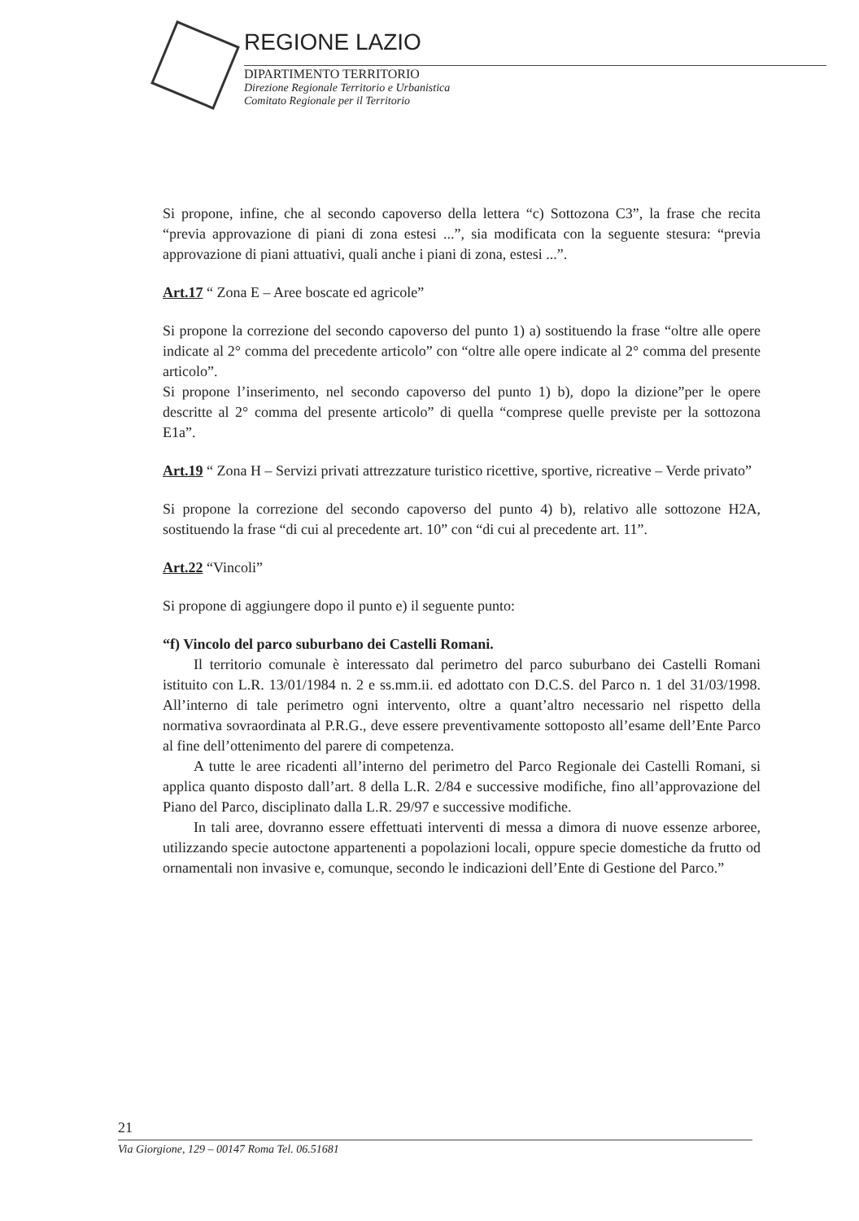REGIONE LAZIO
DIPARTIMENTO TERRITORIO
Direzione Regionale Territorio e Urbanistica
Comitato Regionale per il Territorio
Si propone, infine, che al secondo capoverso della lettera “c) Sottozona C3”, la frase che recita “previa approvazione di piani di zona estesi ...”, sia modificata con la seguente stesura: “previa approvazione di piani attuativi, quali anche i piani di zona, estesi ...”.
Art.17 “ Zona E – Aree boscate ed agricole”
Si propone la correzione del secondo capoverso del punto 1) a) sostituendo la frase “oltre alle opere indicate al 2° comma del precedente articolo” con “oltre alle opere indicate al 2° comma del presente articolo”.
Si propone l’inserimento, nel secondo capoverso del punto 1) b), dopo la dizione”per le opere descritte al 2° comma del presente articolo” di quella “comprese quelle previste per la sottozona E1a”.
Art.19 “ Zona H – Servizi privati attrezzature turistico ricettive, sportive, ricreative – Verde privato”
Si propone la correzione del secondo capoverso del punto 4) b), relativo alle sottozone H2A, sostituendo la frase “di cui al precedente art. 10” con “di cui al precedente art. 11”.
Art.22 “Vincoli”
Si propone di aggiungere dopo il punto e) il seguente punto:
“f) Vincolo del parco suburbano dei Castelli Romani.
Il territorio comunale è interessato dal perimetro del parco suburbano dei Castelli Romani istituito con L.R. 13/01/1984 n. 2 e ss.mm.ii. ed adottato con D.C.S. del Parco n. 1 del 31/03/1998. All’interno di tale perimetro ogni intervento, oltre a quant’altro necessario nel rispetto della normativa sovraordinata al P.R.G., deve essere preventivamente sottoposto all’esame dell’Ente Parco al fine dell’ottenimento del parere di competenza.
A tutte le aree ricadenti all’interno del perimetro del Parco Regionale dei Castelli Romani, si applica quanto disposto dall’art. 8 della L.R. 2/84 e successive modifiche, fino all’approvazione del Piano del Parco, disciplinato dalla L.R. 29/97 e successive modifiche.
In tali aree, dovranno essere effettuati interventi di messa a dimora di nuove essenze arboree, utilizzando specie autoctone appartenenti a popolazioni locali, oppure specie domestiche da frutto od ornamentali non invasive e, comunque, secondo le indicazioni dell’Ente di Gestione del Parco.”
21
Via Giorgione, 129 – 00147 Roma Tel. 06.51681